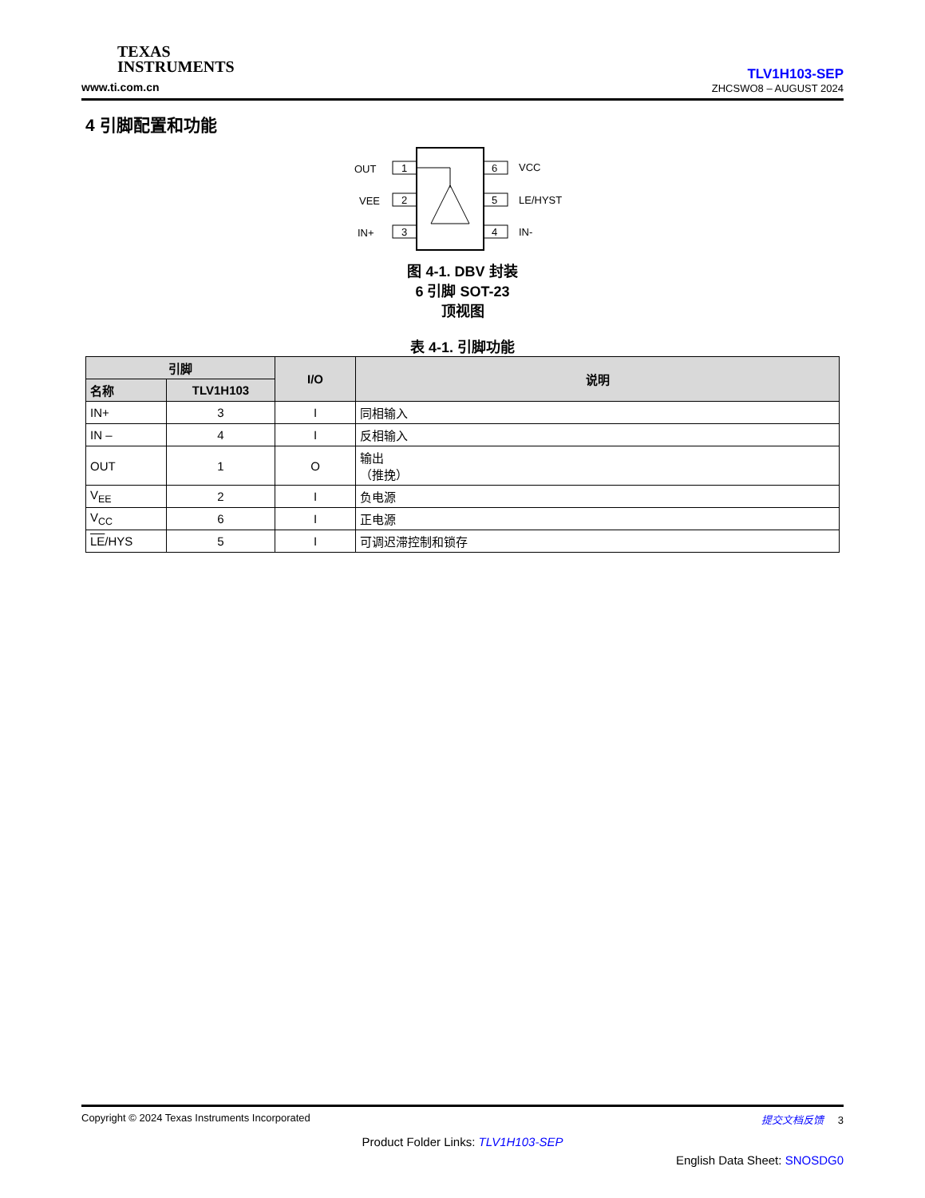TEXAS
INSTRUMENTS
www.ti.com.cn
TLV1H103-SEP
ZHCSWO8 – AUGUST 2024
4 引脚配置和功能
1
2
3
6
5
4
OUT
VEE
IN+
VCC
LE/HYST
IN-
图 4-1. DBV 封装
6 引脚 SOT-23
顶视图
表 4-1. 引脚功能
| 引脚 | | I/O | 说明 |
| --- | --- | --- | --- |
| 名称 | TLV1H103 | | |
| IN+ | 3 | I | 同相输入 |
| IN – | 4 | I | 反相输入 |
| OUT | 1 | O | 输出 （推挽） |
| V<sub>EE</sub> | 2 | I | 负电源 |
| V<sub>CC</sub> | 6 | I | 正电源 |
| LE /HYS | 5 | I | 可调迟滞控制和锁存 |
Copyright © 2024 Texas Instruments Incorporated 提交文档反馈 3
Product Folder Links: TLV1H103-SEP
English Data Sheet: SNOSDG0